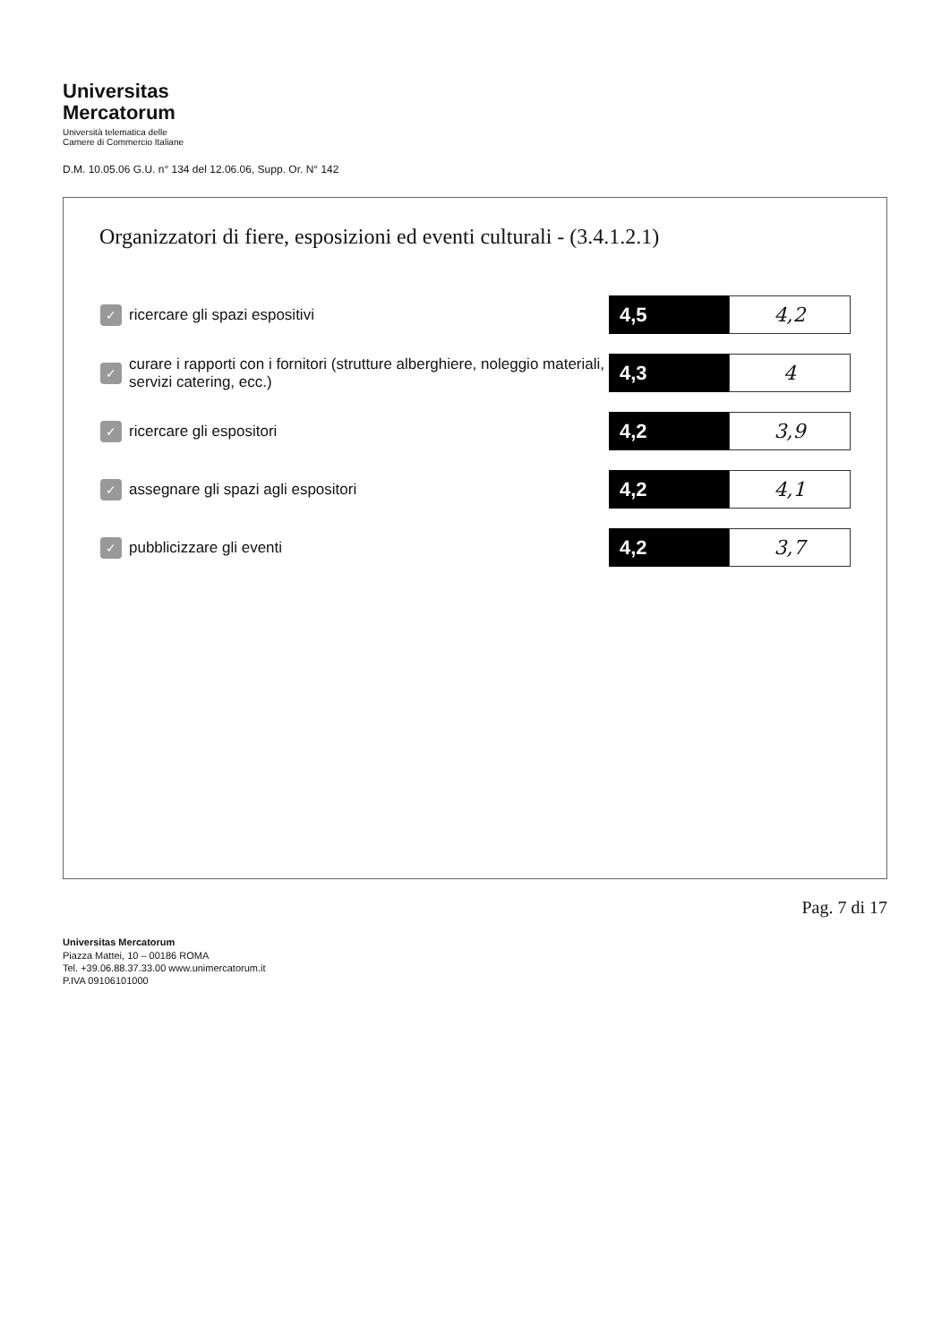Universitas
Mercatorum
Università telematica delle
Camere di Commercio Italiane
D.M. 10.05.06 G.U. n° 134 del 12.06.06, Supp. Or. N° 142
Organizzatori di fiere, esposizioni ed eventi culturali - (3.4.1.2.1)
| ✓ | ricercare gli spazi espositivi | 4,5 | 4,2 |
| ✓ | curare i rapporti con i fornitori (strutture alberghiere, noleggio materiali, servizi catering, ecc.) | 4,3 | 4 |
| ✓ | ricercare gli espositori | 4,2 | 3,9 |
| ✓ | assegnare gli spazi agli espositori | 4,2 | 4,1 |
| ✓ | pubblicizzare gli eventi | 4,2 | 3,7 |
Pag. 7 di 17
Universitas Mercatorum
Piazza Mattei, 10 – 00186 ROMA
Tel. +39.06.88.37.33.00 www.unimercatorum.it
P.IVA 09106101000